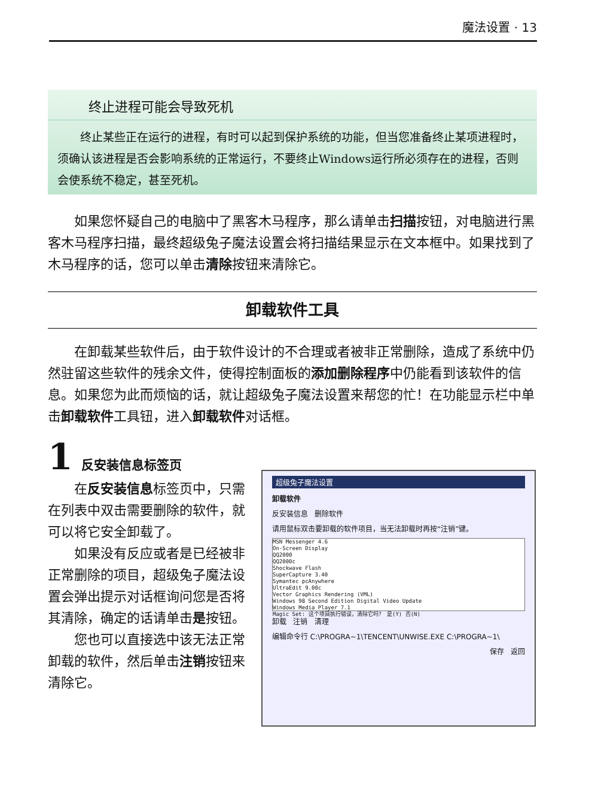魔法设置 · 13
终止进程可能会导致死机
终止某些正在运行的进程，有时可以起到保护系统的功能，但当您准备终止某项进程时，须确认该进程是否会影响系统的正常运行，不要终止Windows运行所必须存在的进程，否则会使系统不稳定，甚至死机。
如果您怀疑自己的电脑中了黑客木马程序，那么请单击扫描按钮，对电脑进行黑客木马程序扫描，最终超级兔子魔法设置会将扫描结果显示在文本框中。如果找到了木马程序的话，您可以单击清除按钮来清除它。
卸载软件工具
在卸载某些软件后，由于软件设计的不合理或者被非正常删除，造成了系统中仍然驻留这些软件的残余文件，使得控制面板的添加删除程序中仍能看到该软件的信息。如果您为此而烦恼的话，就让超级兔子魔法设置来帮您的忙！在功能显示栏中单击卸载软件工具钮，进入卸载软件对话框。
1 反安装信息标签页
在反安装信息标签页中，只需在列表中双击需要删除的软件，就可以将它安全卸载了。
如果没有反应或者是已经被非正常删除的项目，超级兔子魔法设置会弹出提示对话框询问您是否将其清除，确定的话请单击是按钮。
您也可以直接选中该无法正常卸载的软件，然后单击注销按钮来清除它。
超级兔子魔法设置
卸载软件
反安装信息 删除软件
请用鼠标双击要卸载的软件项目，当无法卸载时再按“注销”键。
MSN Messenger 4.6
On-Screen Display
QQ2000
QQ2000c
Shockwave Flash
SuperCapture 3.40
Symantec pcAnywhere
UltraEdit 9.00c
Vector Graphics Rendering (VML)
Windows 98 Second Edition Digital Video Update
Windows Media Player 7.1
Magic Set: 这个项目执行错误，清除它吗？ 是(Y) 否(N)
卸载 注销 清理
编辑命令行 C:\PROGRA~1\TENCENT\UNWISE.EXE C:\PROGRA~1\
保存 返回